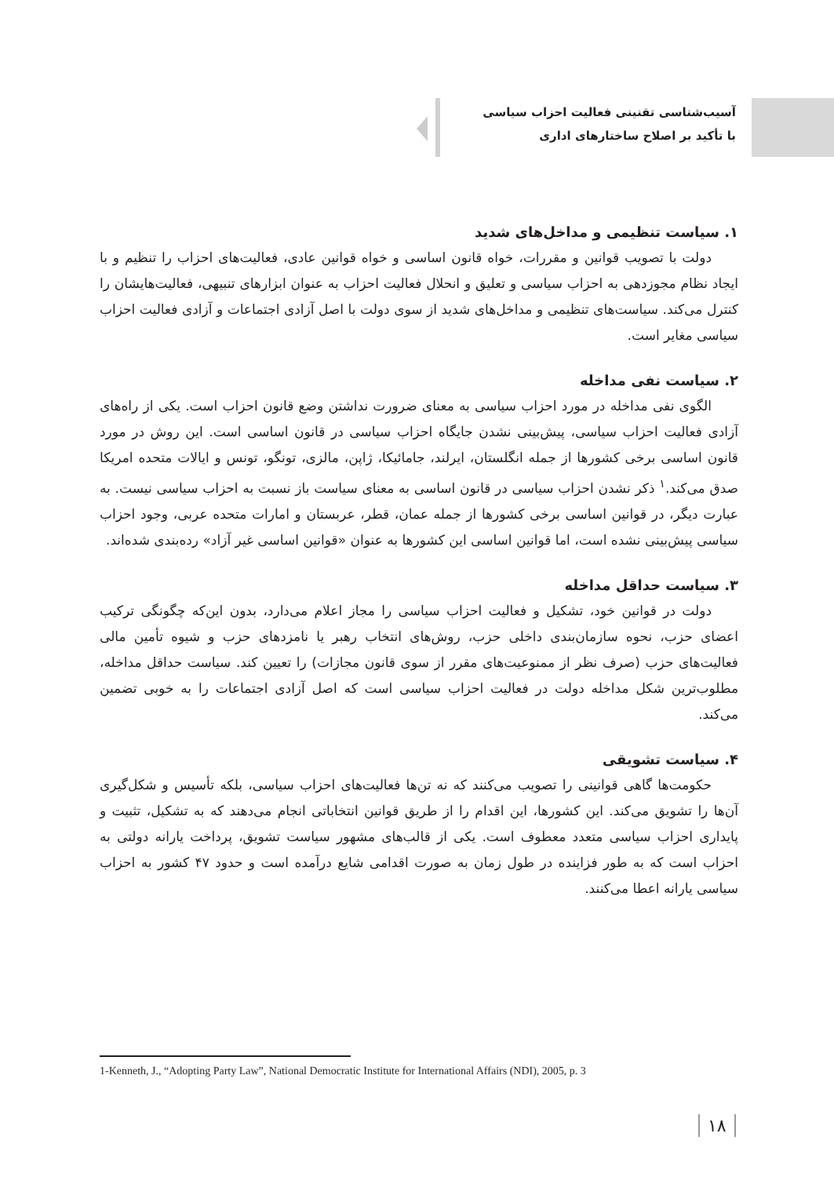آسیب‌شناسی تقنینی فعالیت احزاب سیاسی
با تأکید بر اصلاح ساختارهای اداری
۱. سیاست تنظیمی و مداخل‌های شدید
دولت با تصویب قوانین و مقررات، خواه قانون اساسی و خواه قوانین عادی، فعالیت‌های احزاب را تنظیم و با ایجاد نظام مجوزدهی به احزاب سیاسی و تعلیق و انحلال فعالیت احزاب به عنوان ابزارهای تنبیهی، فعالیت‌هایشان را کنترل می‌کند. سیاست‌های تنظیمی و مداخل‌های شدید از سوی دولت با اصل آزادی اجتماعات و آزادی فعالیت احزاب سیاسی مغایر است.
۲. سیاست نفی مداخله
الگوی نفی مداخله در مورد احزاب سیاسی به معنای ضرورت نداشتن وضع قانون احزاب است. یکی از راه‌های آزادی فعالیت احزاب سیاسی، پیش‌بینی نشدن جایگاه احزاب سیاسی در قانون اساسی است. این روش در مورد قانون اساسی برخی کشورها از جمله انگلستان، ایرلند، جامائیکا، ژاپن، مالزی، تونگو، تونس و ایالات متحده امریکا صدق می‌کند.<sup>۱</sup> ذکر نشدن احزاب سیاسی در قانون اساسی به معنای سیاست باز نسبت به احزاب سیاسی نیست. به عبارت دیگر، در قوانین اساسی برخی کشورها از جمله عمان، قطر، عربستان و امارات متحده عربی، وجود احزاب سیاسی پیش‌بینی نشده است، اما قوانین اساسی این کشورها به عنوان «قوانین اساسی غیر آزاد» رده‌بندی شده‌اند.
۳. سیاست حداقل مداخله
دولت در قوانین خود، تشکیل و فعالیت احزاب سیاسی را مجاز اعلام می‌دارد، بدون این‌که چگونگی ترکیب اعضای حزب، نحوه سازمان‌بندی داخلی حزب، روش‌های انتخاب رهبر یا نامزدهای حزب و شیوه تأمین مالی فعالیت‌های حزب (صرف نظر از ممنوعیت‌های مقرر از سوی قانون مجازات) را تعیین کند. سیاست حداقل مداخله، مطلوب‌ترین شکل مداخله دولت در فعالیت احزاب سیاسی است که اصل آزادی اجتماعات را به خوبی تضمین می‌کند.
۴. سیاست تشویقی
حکومت‌ها گاهی قوانینی را تصویب می‌کنند که نه تن‌ها فعالیت‌های احزاب سیاسی، بلکه تأسیس و شکل‌گیری آن‌ها را تشویق می‌کند. این کشورها، این اقدام را از طریق قوانین انتخاباتی انجام می‌دهند که به تشکیل، تثبیت و پایداری احزاب سیاسی متعدد معطوف است. یکی از قالب‌های مشهور سیاست تشویق، پرداخت یارانه دولتی به احزاب است که به طور فزاینده در طول زمان به صورت اقدامی شایع درآمده است و حدود ۴۷ کشور به احزاب سیاسی یارانه اعطا می‌کنند.
1-Kenneth, J., “Adopting Party Law”, National Democratic Institute for International Affairs (NDI), 2005, p. 3
۱۸